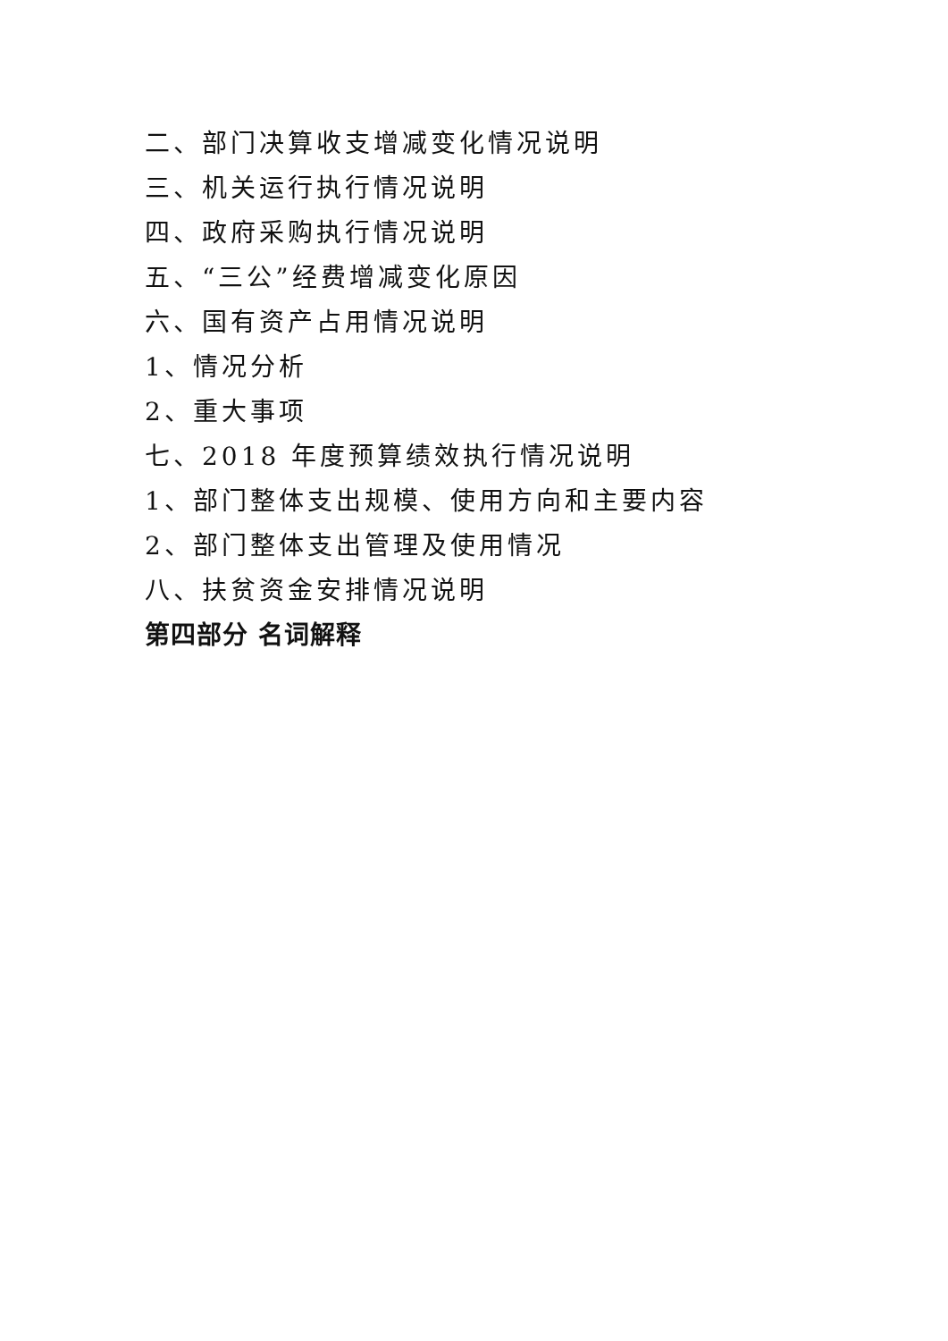二、部门决算收支增减变化情况说明
三、机关运行执行情况说明
四、政府采购执行情况说明
五、“三公”经费增减变化原因
六、国有资产占用情况说明
1、情况分析
2、重大事项
七、2018 年度预算绩效执行情况说明
1、部门整体支出规模、使用方向和主要内容
2、部门整体支出管理及使用情况
八、扶贫资金安排情况说明
第四部分 名词解释